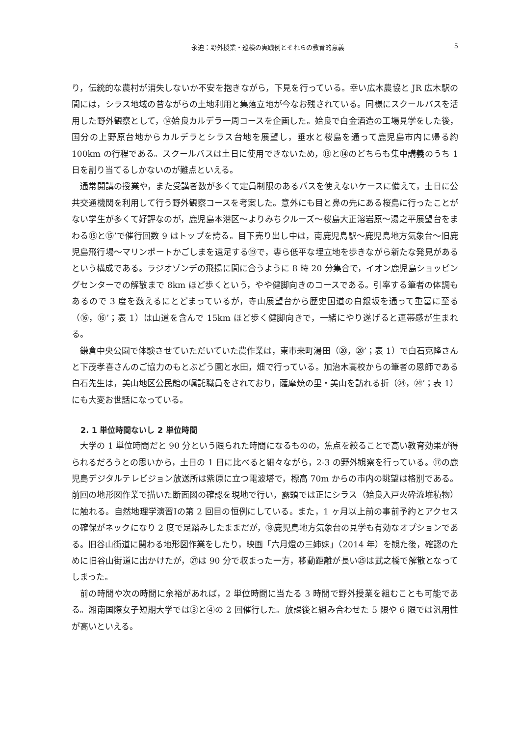永迫：野外授業・巡検の実践例とそれらの教育的意義 5
り，伝統的な農村が消失しないか不安を抱きながら，下見を行っている。幸い広木農協と JR 広木駅の間には，シラス地域の昔ながらの土地利用と集落立地が今なお残されている。同様にスクールバスを活用した野外観察として，⑭姶良カルデラ一周コースを企画した。姶良で白金酒造の工場見学をした後，国分の上野原台地からカルデラとシラス台地を展望し，垂水と桜島を通って鹿児島市内に帰る約 100km の行程である。スクールバスは土日に使用できないため，⑬と⑭のどちらも集中講義のうち 1 日を割り当てるしかないのが難点といえる。
通常開講の授業や，また受講者数が多くて定員制限のあるバスを使えないケースに備えて，土日に公共交通機関を利用して行う野外観察コースを考案した。意外にも目と鼻の先にある桜島に行ったことがない学生が多くて好評なのが，鹿児島本港区～よりみちクルーズ～桜島大正溶岩原～湯之平展望台をまわる⑮と⑮’で催行回数 9 はトップを誇る。目下売り出し中は，南鹿児島駅～鹿児島地方気象台～旧鹿児島飛行場～マリンポートかごしまを遠足する⑲で，専ら低平な埋立地を歩きながら新たな発見があるという構成である。ラジオゾンデの飛揚に間に合うように 8 時 20 分集合で，イオン鹿児島ショッピングセンターでの解散まで 8km ほど歩くという，やや健脚向きのコースである。引率する筆者の体調もあるので 3 度を数えるにとどまっているが，寺山展望台から歴史国道の白銀坂を通って重富に至る（⑯，⑯’；表 1）は山道を含んで 15km ほど歩く健脚向きで，一緒にやり遂げると連帯感が生まれる。
鎌倉中央公園で体験させていただいていた農作業は，東市来町湯田（⑳，⑳’；表 1）で白石克隆さんと下茂孝喜さんのご協力のもとぶどう園と水田，畑で行っている。加治木高校からの筆者の恩師である白石先生は，美山地区公民館の嘱託職員をされており，薩摩焼の里・美山を訪れる折（㉔，㉔’；表 1）にも大変お世話になっている。
2. 1 単位時間ないし 2 単位時間
大学の 1 単位時間だと 90 分という限られた時間になるものの，焦点を絞ることで高い教育効果が得られるだろうとの思いから，土日の 1 日に比べると細々ながら，2-3 の野外観察を行っている。⑰の鹿児島デジタルテレビジョン放送所は紫原に立つ電波塔で，標高 70m からの市内の眺望は格別である。前回の地形図作業で描いた断面図の確認を現地で行い，露頭では正にシラス（姶良入戸火砕流堆積物）に触れる。自然地理学演習Ⅰの第 2 回目の恒例にしている。また，1 ヶ月以上前の事前予約とアクセスの確保がネックになり 2 度で足踏みしたままだが，⑱鹿児島地方気象台の見学も有効なオプションである。旧谷山街道に関わる地形図作業をしたり，映画「六月燈の三姉妹」（2014 年）を観た後，確認のために旧谷山街道に出かけたが，㉗は 90 分で収まった一方，移動距離が長い㉕は武之橋で解散となってしまった。
前の時間や次の時間に余裕があれば，2 単位時間に当たる 3 時間で野外授業を組むことも可能である。湘南国際女子短期大学では③と④の 2 回催行した。放課後と組み合わせた 5 限や 6 限では汎用性が高いといえる。